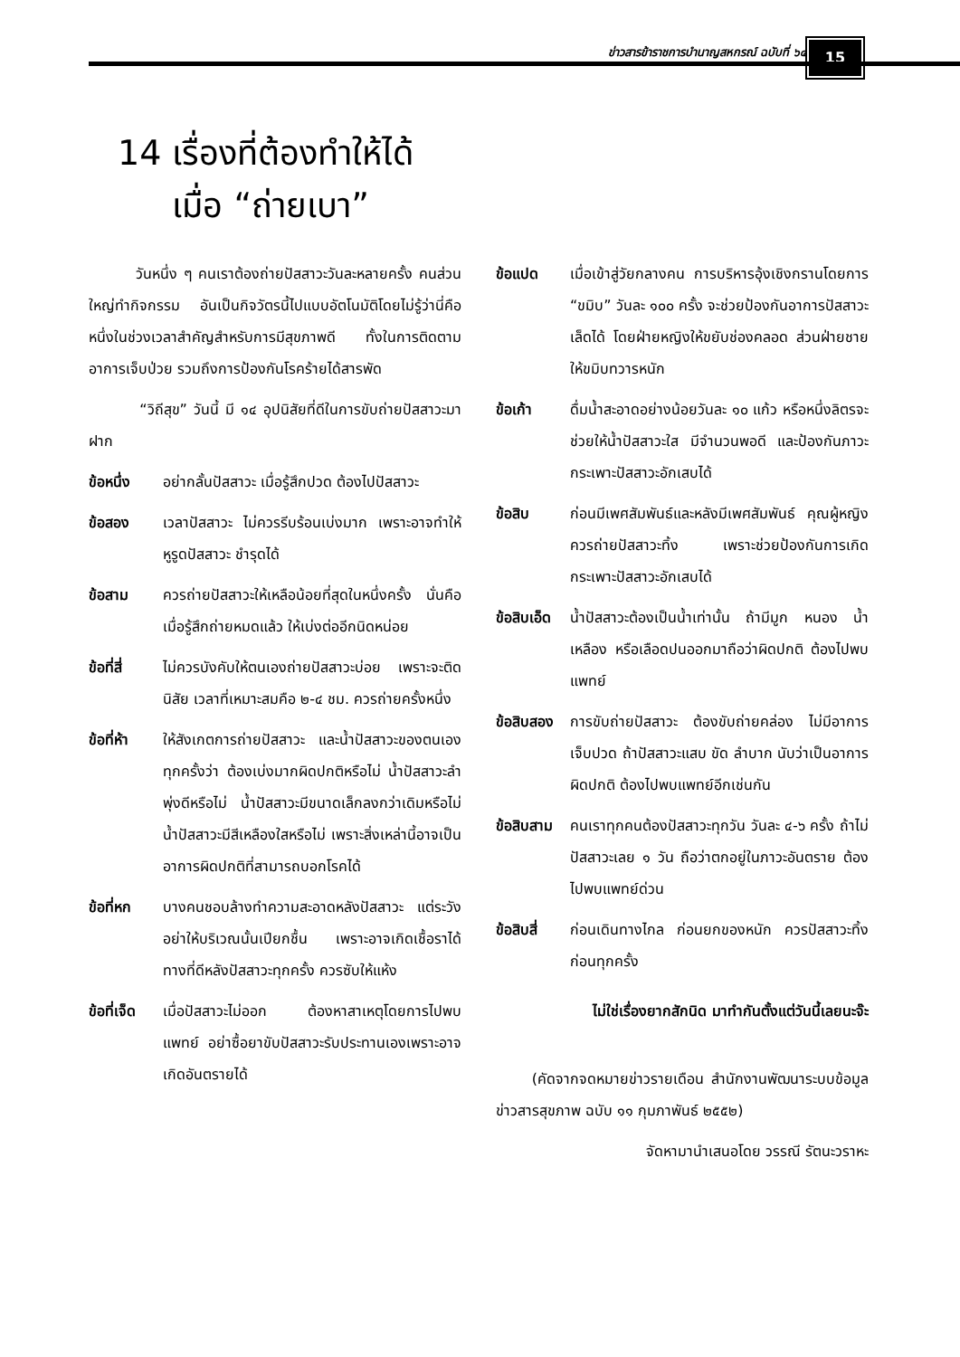ข่าวสารข้าราชการบำนาญสหกรณ์ ฉบับที่ ๖๔
15
14 เรื่องที่ต้องทำให้ได้
เมื่อ “ถ่ายเบา”
วันหนึ่ง ๆ คนเราต้องถ่ายปัสสาวะวันละหลายครั้ง คนส่วนใหญ่ทำกิจกรรม อันเป็นกิจวัตรนี้ไปแบบอัตโนมัติโดยไม่รู้ว่านี่คือ หนึ่งในช่วงเวลาสำคัญสำหรับการมีสุขภาพดี ทั้งในการติดตามอาการเจ็บป่วย รวมถึงการป้องกันโรคร้ายได้สารพัด
“วิถีสุข” วันนี้ มี ๑๔ อุปนิสัยที่ดีในการขับถ่ายปัสสาวะมาฝาก
ข้อหนึ่ง อย่ากลั้นปัสสาวะ เมื่อรู้สึกปวด ต้องไปปัสสาวะ
ข้อสอง เวลาปัสสาวะ ไม่ควรรีบร้อนเบ่งมาก เพราะอาจทำให้หูรูดปัสสาวะ ชำรุดได้
ข้อสาม ควรถ่ายปัสสาวะให้เหลือน้อยที่สุดในหนึ่งครั้ง นั่นคือ เมื่อรู้สึกถ่ายหมดแล้ว ให้เบ่งต่ออีกนิดหน่อย
ข้อที่สี่ ไม่ควรบังคับให้ตนเองถ่ายปัสสาวะบ่อย เพราะจะติดนิสัย เวลาที่เหมาะสมคือ ๒-๔ ชม. ควรถ่ายครั้งหนึ่ง
ข้อที่ห้า ให้สังเกตการถ่ายปัสสาวะ และน้ำปัสสาวะของตนเองทุกครั้งว่า ต้องเบ่งมากผิดปกติหรือไม่ น้ำปัสสาวะลำพุ่งดีหรือไม่ น้ำปัสสาวะมีขนาดเล็กลงกว่าเดิมหรือไม่ น้ำปัสสาวะมีสีเหลืองใสหรือไม่ เพราะสิ่งเหล่านี้อาจเป็นอาการผิดปกติที่สามารถบอกโรคได้
ข้อที่หก บางคนชอบล้างทำความสะอาดหลังปัสสาวะ แต่ระวังอย่าให้บริเวณนั้นเปียกชื้น เพราะอาจเกิดเชื้อราได้ ทางที่ดีหลังปัสสาวะทุกครั้ง ควรซับให้แห้ง
ข้อที่เจ็ด เมื่อปัสสาวะไม่ออก ต้องหาสาเหตุโดยการไปพบแพทย์ อย่าซื้อยาขับปัสสาวะรับประทานเองเพราะอาจเกิดอันตรายได้
ข้อแปด เมื่อเข้าสู่วัยกลางคน การบริหารอุ้งเชิงกรานโดยการ “ขมิบ” วันละ ๑๐๐ ครั้ง จะช่วยป้องกันอาการปัสสาวะเล็ดได้ โดยฝ่ายหญิงให้ขยับช่องคลอด ส่วนฝ่ายชายให้ขมิบทวารหนัก
ข้อเก้า ดื่มน้ำสะอาดอย่างน้อยวันละ ๑๐ แก้ว หรือหนึ่งลิตรจะช่วยให้น้ำปัสสาวะใส มีจำนวนพอดี และป้องกันภาวะกระเพาะปัสสาวะอักเสบได้
ข้อสิบ ก่อนมีเพศสัมพันธ์และหลังมีเพศสัมพันธ์ คุณผู้หญิงควรถ่ายปัสสาวะทิ้ง เพราะช่วยป้องกันการเกิดกระเพาะปัสสาวะอักเสบได้
ข้อสิบเอ็ด น้ำปัสสาวะต้องเป็นน้ำเท่านั้น ถ้ามีมูก หนอง น้ำเหลือง หรือเลือดปนออกมาถือว่าผิดปกติ ต้องไปพบแพทย์
ข้อสิบสอง การขับถ่ายปัสสาวะ ต้องขับถ่ายคล่อง ไม่มีอาการเจ็บปวด ถ้าปัสสาวะแสบ ขัด ลำบาก นับว่าเป็นอาการผิดปกติ ต้องไปพบแพทย์อีกเช่นกัน
ข้อสิบสาม คนเราทุกคนต้องปัสสาวะทุกวัน วันละ ๔-๖ ครั้ง ถ้าไม่ปัสสาวะเลย ๑ วัน ถือว่าตกอยู่ในภาวะอันตราย ต้องไปพบแพทย์ด่วน
ข้อสิบสี่ ก่อนเดินทางไกล ก่อนยกของหนัก ควรปัสสาวะทิ้งก่อนทุกครั้ง
ไม่ใช่เรื่องยากสักนิด มาทำกันตั้งแต่วันนี้เลยนะจ๊ะ
(คัดจากจดหมายข่าวรายเดือน สำนักงานพัฒนาระบบข้อมูลข่าวสารสุขภาพ ฉบับ ๑๑ กุมภาพันธ์ ๒๕๕๒)
จัดหามานำเสนอโดย วรรณี รัตนะวราหะ